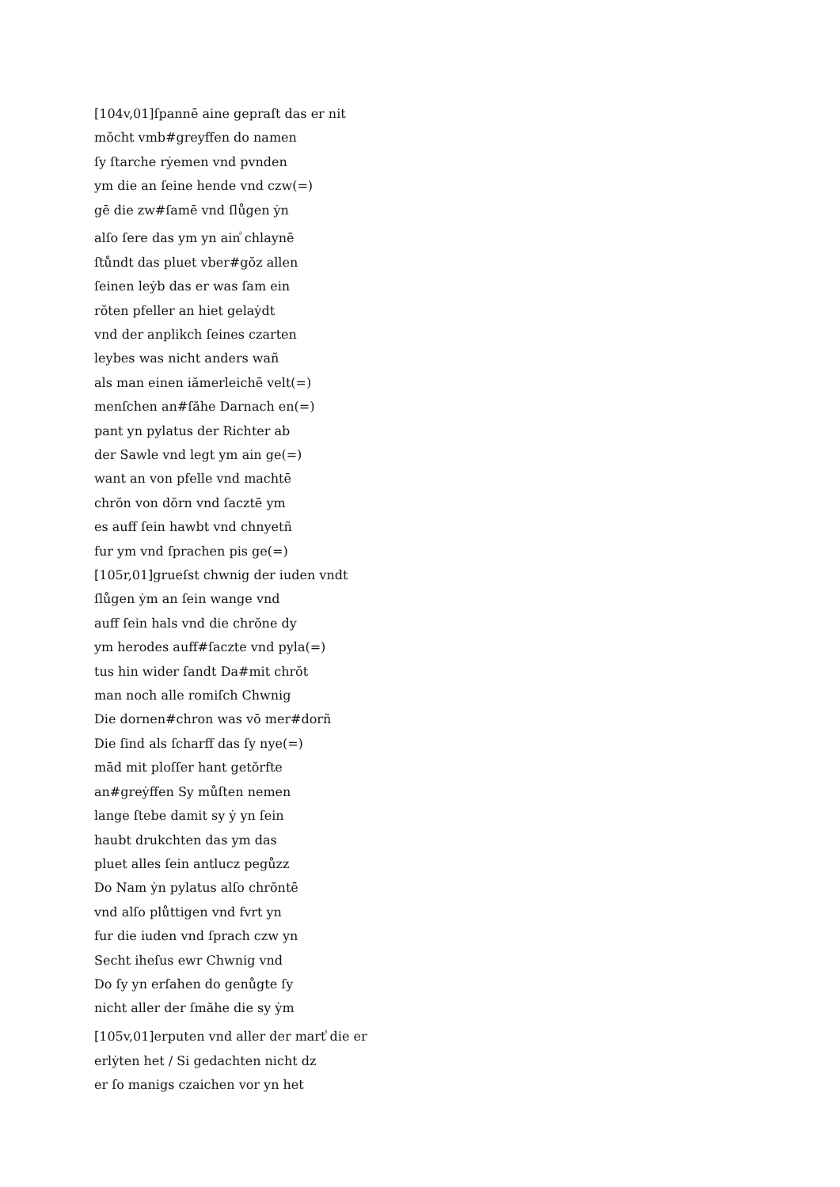[104v,01]ſpannē aine gepraſt das er nit
mŏcht vmb#greyffen do namen
ſy ſtarche rẏemen vnd pvnden
ym die an ſeine hende vnd czw(=)
gē die zw#ſamē vnd ſlůgen ẏn
alſo ſere das ym yn ain<sup>ͣ</sup> chlaynē
ſtůndt das pluet vber#gŏz allen
ſeinen leẏb das er was ſam ein
rŏten pfeller an hiet gelaẏdt
vnd der anplikch ſeines czarten
leybes was nicht anders wañ
als man einen iămerleichē velt(=)
menſchen an#ſăhe Darnach en(=)
pant yn pylatus der Richter ab
der Sawle vnd legt ym ain ge(=)
want an von pfelle vnd machtē
chrŏn von dŏrn vnd ſacztē ym
es auff ſein hawbt vnd chnyetñ
fur ym vnd ſprachen pis ge(=)
[105r,01]grueſst chwnig der iuden vndt
ſlůgen ẏm an ſein wange vnd
auff ſein hals vnd die chrŏne dy
ym herodes auff#ſaczte vnd pyla(=)
tus hin wider ſandt Da#mit chrŏt
man noch alle romiſch Chwnig
Die dornen#chron was vō mer#dorñ
Die ſind als ſcharff das ſy nye(=)
mād mit ploſſer hant getŏrfte
an#greẏffen Sy můſten nemen
lange ſtebe damit sy ẏ yn ſein
haubt drukchten das ym das
pluet alles ſein antlucz pegůzz
Do Nam ẏn pylatus alſo chrŏntē
vnd alſo plůttigen vnd fvrt yn
fur die iuden vnd ſprach czw yn
Secht iheſus ewr Chwnig vnd
Do ſy yn erſahen do genůgte ſy
nicht aller der ſmăhe die sy ẏm
[105v,01]erputen vnd aller der mart<sup>ͣ</sup> die er
erlẏten het / Si gedachten nicht dz
er ſo manigs czaichen vor yn het